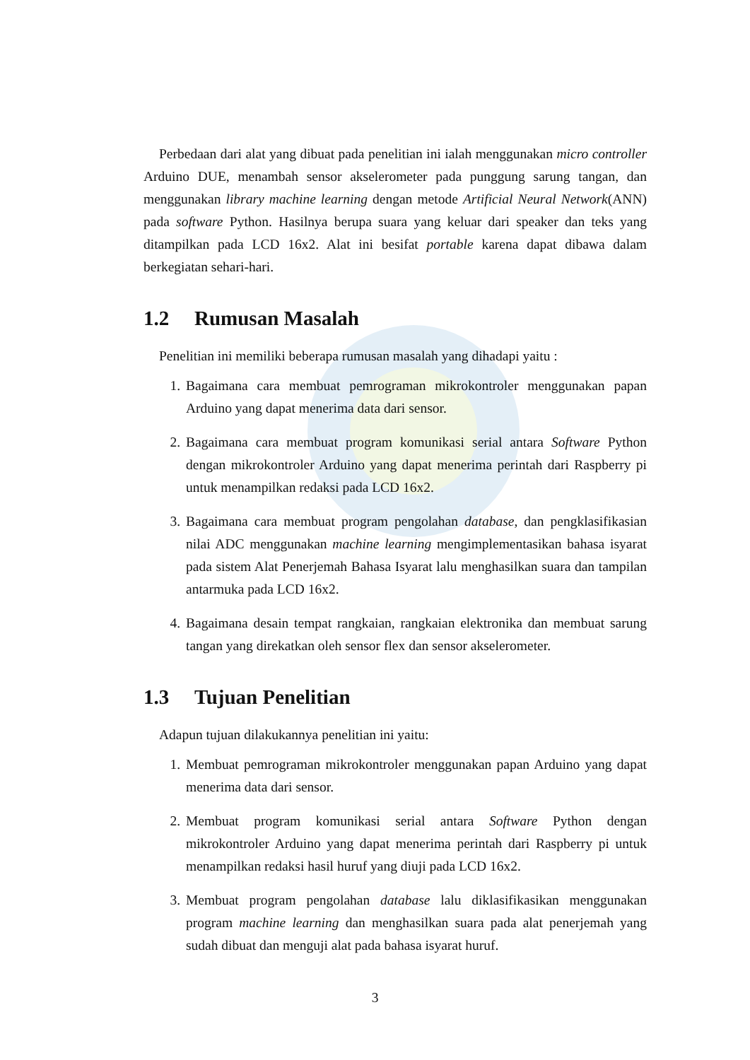Perbedaan dari alat yang dibuat pada penelitian ini ialah menggunakan micro controller Arduino DUE, menambah sensor akselerometer pada punggung sarung tangan, dan menggunakan library machine learning dengan metode Artificial Neural Network(ANN) pada software Python. Hasilnya berupa suara yang keluar dari speaker dan teks yang ditampilkan pada LCD 16x2. Alat ini besifat portable karena dapat dibawa dalam berkegiatan sehari-hari.
1.2 Rumusan Masalah
Penelitian ini memiliki beberapa rumusan masalah yang dihadapi yaitu :
1. Bagaimana cara membuat pemrograman mikrokontroler menggunakan papan Arduino yang dapat menerima data dari sensor.
2. Bagaimana cara membuat program komunikasi serial antara Software Python dengan mikrokontroler Arduino yang dapat menerima perintah dari Raspberry pi untuk menampilkan redaksi pada LCD 16x2.
3. Bagaimana cara membuat program pengolahan database, dan pengklasifikasian nilai ADC menggunakan machine learning mengimplementasikan bahasa isyarat pada sistem Alat Penerjemah Bahasa Isyarat lalu menghasilkan suara dan tampilan antarmuka pada LCD 16x2.
4. Bagaimana desain tempat rangkaian, rangkaian elektronika dan membuat sarung tangan yang direkatkan oleh sensor flex dan sensor akselerometer.
1.3 Tujuan Penelitian
Adapun tujuan dilakukannya penelitian ini yaitu:
1. Membuat pemrograman mikrokontroler menggunakan papan Arduino yang dapat menerima data dari sensor.
2. Membuat program komunikasi serial antara Software Python dengan mikrokontroler Arduino yang dapat menerima perintah dari Raspberry pi untuk menampilkan redaksi hasil huruf yang diuji pada LCD 16x2.
3. Membuat program pengolahan database lalu diklasifikasikan menggunakan program machine learning dan menghasilkan suara pada alat penerjemah yang sudah dibuat dan menguji alat pada bahasa isyarat huruf.
3